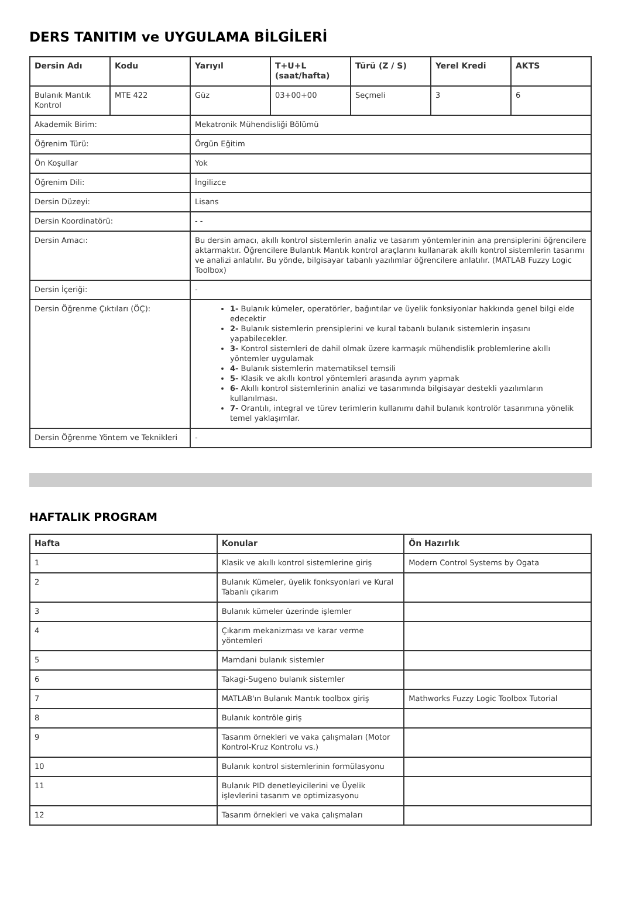DERS TANITIM ve UYGULAMA BİLGİLERİ
| Dersin Adı | Kodu | Yarıyıl | T+U+L (saat/hafta) | Türü (Z / S) | Yerel Kredi | AKTS |
| --- | --- | --- | --- | --- | --- | --- |
| Bulanık Mantık Kontrol | MTE 422 | Güz | 03+00+00 | Seçmeli | 3 | 6 |
| Akademik Birim: | | Mekatronik Mühendisliği Bölümü | | | | |
| Öğrenim Türü: | | Örgün Eğitim | | | | |
| Ön Koşullar | | Yok | | | | |
| Öğrenim Dili: | | İngilizce | | | | |
| Dersin Düzeyi: | | Lisans | | | | |
| Dersin Koordinatörü: | | - - | | | | |
| Dersin Amacı: | | Bu dersin amacı, akıllı kontrol sistemlerin analiz ve tasarım yöntemlerinin ana prensiplerini öğrencilere aktarmaktır. Öğrencilere Bulantık Mantık kontrol araçlarını kullanarak akıllı kontrol sistemlerin tasarımı ve analizi anlatılır. Bu yönde, bilgisayar tabanlı yazılımlar öğrencilere anlatılır. (MATLAB Fuzzy Logic Toolbox) | | | | |
| Dersin İçeriği: | | - | | | | |
| Dersin Öğrenme Çıktıları (ÖÇ): | | 1- Bulanık kümeler, operatörler, bağıntılar ve üyelik fonksiyonlar hakkında genel bilgi elde edecektir 2- Bulanık sistemlerin prensiplerini ve kural tabanlı bulanık sistemlerin inşasını yapabilecekler. 3- Kontrol sistemleri de dahil olmak üzere karmaşık mühendislik problemlerine akıllı yöntemler uygulamak 4- Bulanık sistemlerin matematiksel temsili 5- Klasik ve akıllı kontrol yöntemleri arasında ayrım yapmak 6- Akıllı kontrol sistemlerinin analizi ve tasarımında bilgisayar destekli yazılımların kullanılması. 7- Orantılı, integral ve türev terimlerin kullanımı dahil bulanık kontrolör tasarımına yönelik temel yaklaşımlar. | | | | |
| Dersin Öğrenme Yöntem ve Teknikleri | | - | | | | |
HAFTALIK PROGRAM
| Hafta | Konular | Ön Hazırlık |
| --- | --- | --- |
| 1 | Klasik ve akıllı kontrol sistemlerine giriş | Modern Control Systems by Ogata |
| 2 | Bulanık Kümeler, üyelik fonksyonlari ve Kural Tabanlı çıkarım | |
| 3 | Bulanık kümeler üzerinde işlemler | |
| 4 | Çıkarım mekanizması ve karar verme yöntemleri | |
| 5 | Mamdani bulanık sistemler | |
| 6 | Takagi-Sugeno bulanık sistemler | |
| 7 | MATLAB'ın Bulanık Mantık toolbox giriş | Mathworks Fuzzy Logic Toolbox Tutorial |
| 8 | Bulanık kontröle giriş | |
| 9 | Tasarım örnekleri ve vaka çalışmaları (Motor Kontrol-Kruz Kontrolu vs.) | |
| 10 | Bulanık kontrol sistemlerinin formülasyonu | |
| 11 | Bulanık PID denetleyicilerini ve Üyelik işlevlerini tasarım ve optimizasyonu | |
| 12 | Tasarım örnekleri ve vaka çalışmaları | |